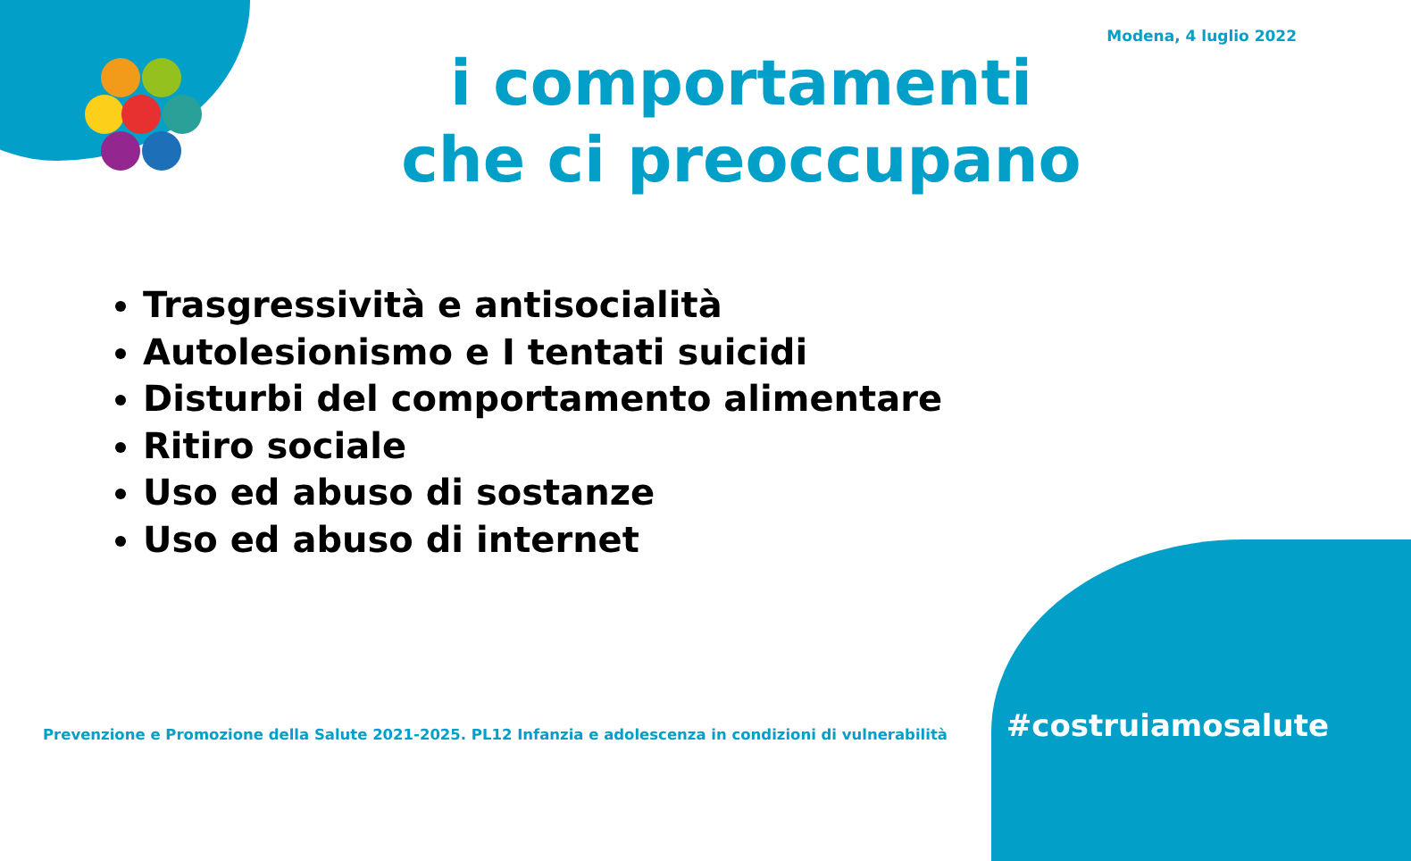Modena, 4 luglio 2022
i comportamenti
che ci preoccupano
Trasgressività e antisocialità
Autolesionismo e I tentati suicidi
Disturbi del comportamento alimentare
Ritiro sociale
Uso ed abuso di sostanze
Uso ed abuso di internet
Prevenzione e Promozione della Salute 2021-2025. PL12 Infanzia e adolescenza in condizioni di vulnerabilità
#costruiamosalute